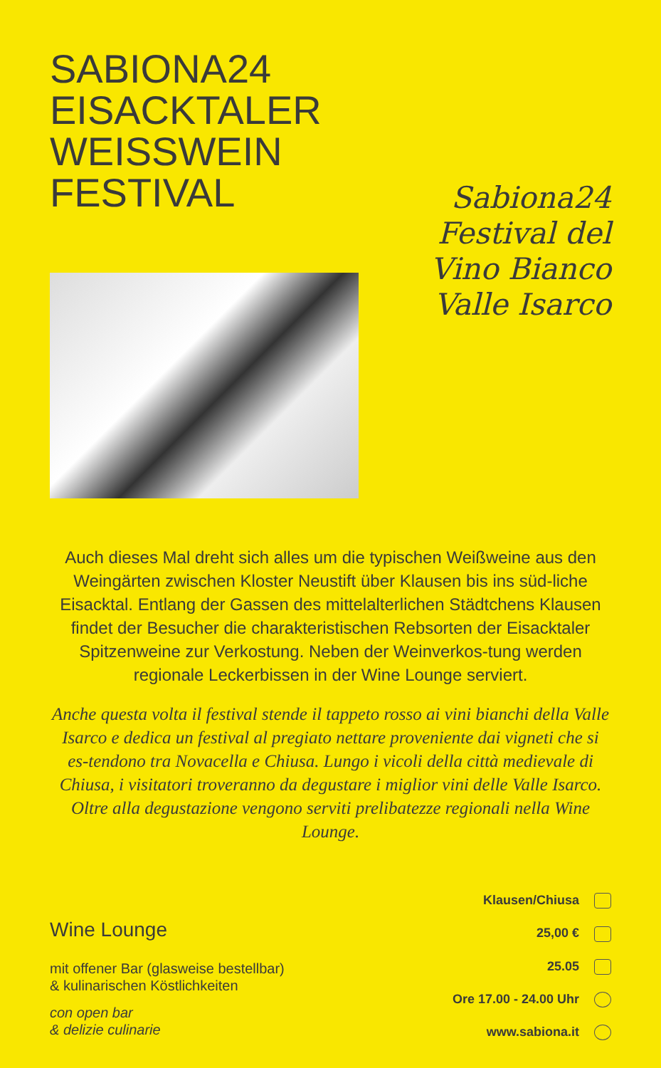SABIONA24
EISACKTALER
WEISSWEIN
FESTIVAL
Sabiona24
Festival del
Vino Bianco
Valle Isarco
Auch dieses Mal dreht sich alles um die typischen Weißweine aus den Weingärten zwischen Kloster Neustift über Klausen bis ins süd-liche Eisacktal. Entlang der Gassen des mittelalterlichen Städtchens Klausen findet der Besucher die charakteristischen Rebsorten der Eisacktaler Spitzenweine zur Verkostung. Neben der Weinverkos-tung werden regionale Leckerbissen in der Wine Lounge serviert.
Anche questa volta il festival stende il tappeto rosso ai vini bianchi della Valle Isarco e dedica un festival al pregiato nettare proveniente dai vigneti che si es-tendono tra Novacella e Chiusa. Lungo i vicoli della città medievale di Chiusa, i visitatori troveranno da degustare i miglior vini delle Valle Isarco. Oltre alla degustazione vengono serviti prelibatezze regionali nella Wine Lounge.
Wine Lounge
mit offener Bar (glasweise bestellbar)
& kulinarischen Köstlichkeiten
con open bar
& delizie culinarie
Klausen/Chiusa
25,00 €
25.05
Ore 17.00 - 24.00 Uhr
www.sabiona.it